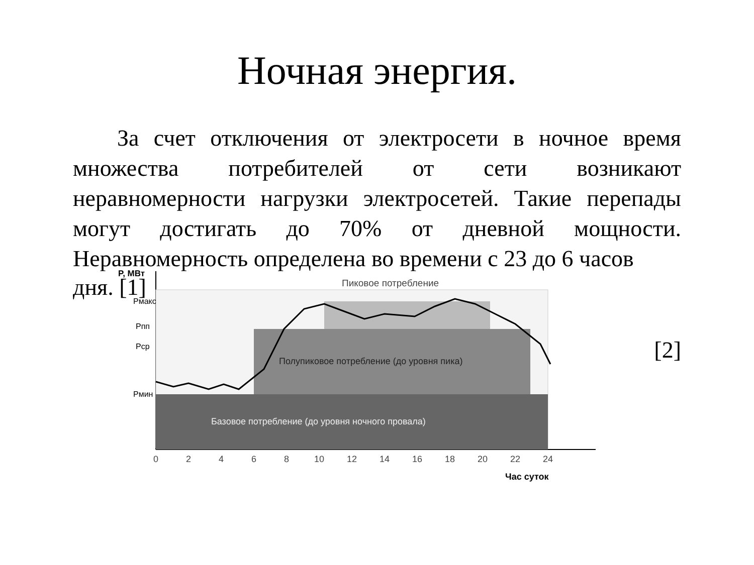Ночная энергия.
За счет отключения от электросети в ночное время множества потребителей от сети возникают неравномерности нагрузки электросетей. Такие перепады могут достигать до 70% от дневной мощности. Неравномерность определена во времени с 23 до 6 часов
дня. [1]
P, МВт
Пиковое потребление
Полупиковое потребление (до уровня пика)
Базовое потребление (до уровня ночного провала)
Pмакс
Pпп
Pср
Pмин
0
2
4
6
8
10
12
14
16
18
20
22
24
Час суток
[2]